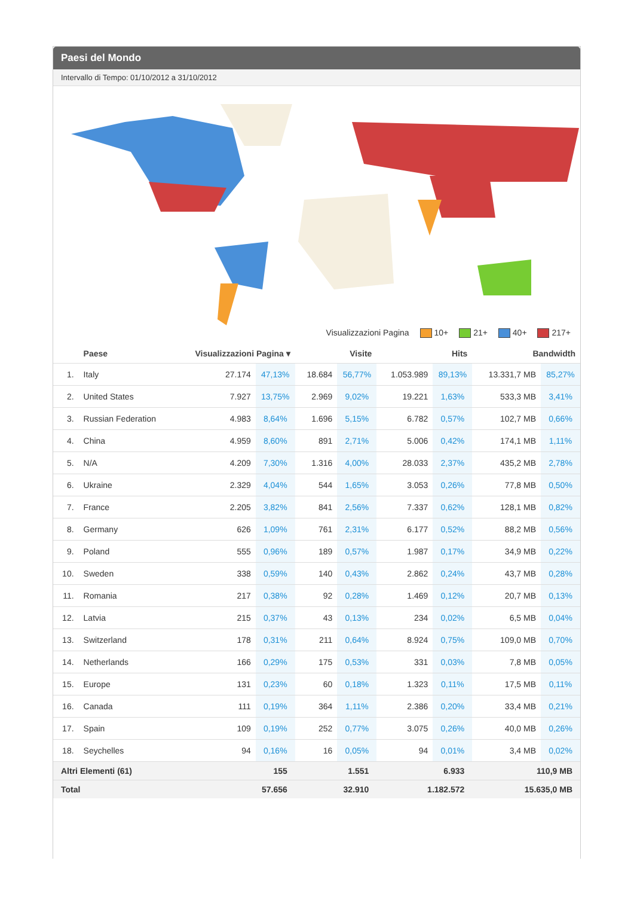Paesi del Mondo
Intervallo di Tempo: 01/10/2012 a 31/10/2012
Visualizzazioni Pagina 10+ 21+ 40+ 217+
| | Paese | Visualizzazioni Pagina ▾ | | Visite | | Hits | | Bandwidth | |
| --- | --- | --- | --- | --- | --- | --- | --- | --- | --- |
| 1. | Italy | 27.174 | 47,13% | 18.684 | 56,77% | 1.053.989 | 89,13% | 13.331,7 MB | 85,27% |
| 2. | United States | 7.927 | 13,75% | 2.969 | 9,02% | 19.221 | 1,63% | 533,3 MB | 3,41% |
| 3. | Russian Federation | 4.983 | 8,64% | 1.696 | 5,15% | 6.782 | 0,57% | 102,7 MB | 0,66% |
| 4. | China | 4.959 | 8,60% | 891 | 2,71% | 5.006 | 0,42% | 174,1 MB | 1,11% |
| 5. | N/A | 4.209 | 7,30% | 1.316 | 4,00% | 28.033 | 2,37% | 435,2 MB | 2,78% |
| 6. | Ukraine | 2.329 | 4,04% | 544 | 1,65% | 3.053 | 0,26% | 77,8 MB | 0,50% |
| 7. | France | 2.205 | 3,82% | 841 | 2,56% | 7.337 | 0,62% | 128,1 MB | 0,82% |
| 8. | Germany | 626 | 1,09% | 761 | 2,31% | 6.177 | 0,52% | 88,2 MB | 0,56% |
| 9. | Poland | 555 | 0,96% | 189 | 0,57% | 1.987 | 0,17% | 34,9 MB | 0,22% |
| 10. | Sweden | 338 | 0,59% | 140 | 0,43% | 2.862 | 0,24% | 43,7 MB | 0,28% |
| 11. | Romania | 217 | 0,38% | 92 | 0,28% | 1.469 | 0,12% | 20,7 MB | 0,13% |
| 12. | Latvia | 215 | 0,37% | 43 | 0,13% | 234 | 0,02% | 6,5 MB | 0,04% |
| 13. | Switzerland | 178 | 0,31% | 211 | 0,64% | 8.924 | 0,75% | 109,0 MB | 0,70% |
| 14. | Netherlands | 166 | 0,29% | 175 | 0,53% | 331 | 0,03% | 7,8 MB | 0,05% |
| 15. | Europe | 131 | 0,23% | 60 | 0,18% | 1.323 | 0,11% | 17,5 MB | 0,11% |
| 16. | Canada | 111 | 0,19% | 364 | 1,11% | 2.386 | 0,20% | 33,4 MB | 0,21% |
| 17. | Spain | 109 | 0,19% | 252 | 0,77% | 3.075 | 0,26% | 40,0 MB | 0,26% |
| 18. | Seychelles | 94 | 0,16% | 16 | 0,05% | 94 | 0,01% | 3,4 MB | 0,02% |
| Altri Elementi (61) | | 155 | | 1.551 | | 6.933 | | 110,9 MB | |
| Total | | 57.656 | | 32.910 | | 1.182.572 | | 15.635,0 MB | |